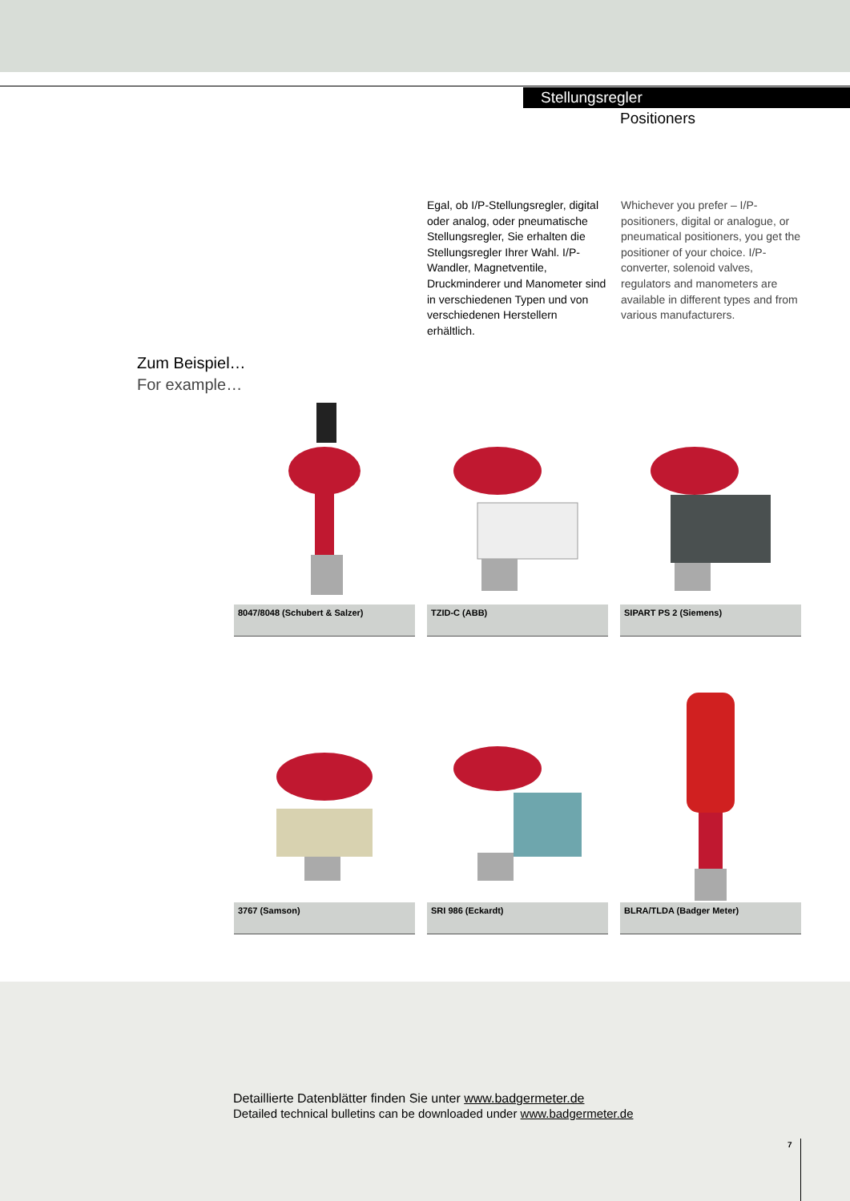Stellungsregler
Positioners
Egal, ob I/P-Stellungsregler, digital oder analog, oder pneumatische Stellungsregler, Sie erhalten die Stellungsregler Ihrer Wahl. I/P-Wandler, Magnetventile, Druckminderer und Manometer sind in verschiedenen Typen und von verschiedenen Herstellern erhältlich.
Whichever you prefer – I/P-positioners, digital or analogue, or pneumatical positioners, you get the positioner of your choice. I/P-converter, solenoid valves, regulators and manometers are available in different types and from various manufacturers.
Zum Beispiel…
For example…
8047/8048 (Schubert & Salzer)
TZID-C (ABB) SIPART PS 2 (Siemens)
3767 (Samson) SRI 986 (Eckardt) BLRA/TLDA (Badger Meter)
Detaillierte Datenblätter finden Sie unter www.badgermeter.de
Detailed technical bulletins can be downloaded under www.badgermeter.de
7